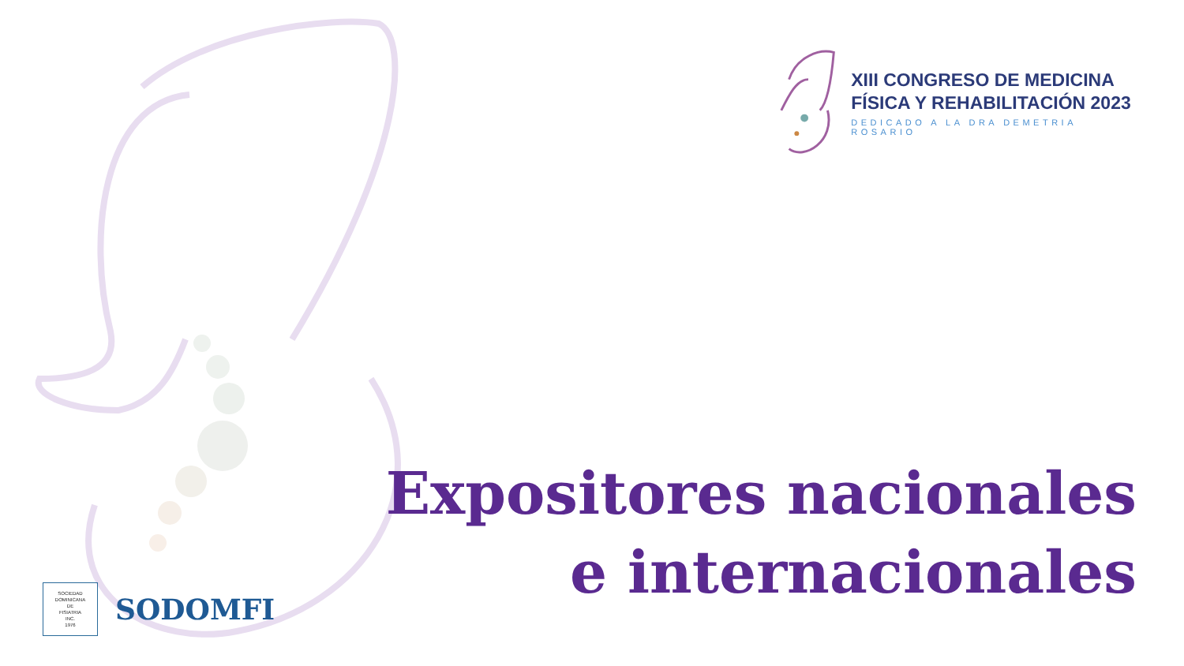XIII CONGRESO DE MEDICINA
FÍSICA Y REHABILITACIÓN 2023
DEDICADO A LA DRA DEMETRIA ROSARIO
Expositores nacionales
e internacionales
SOCIEDAD
DOMINICANA
DE
FISIATRIA
INC.
1976
SODOMFI